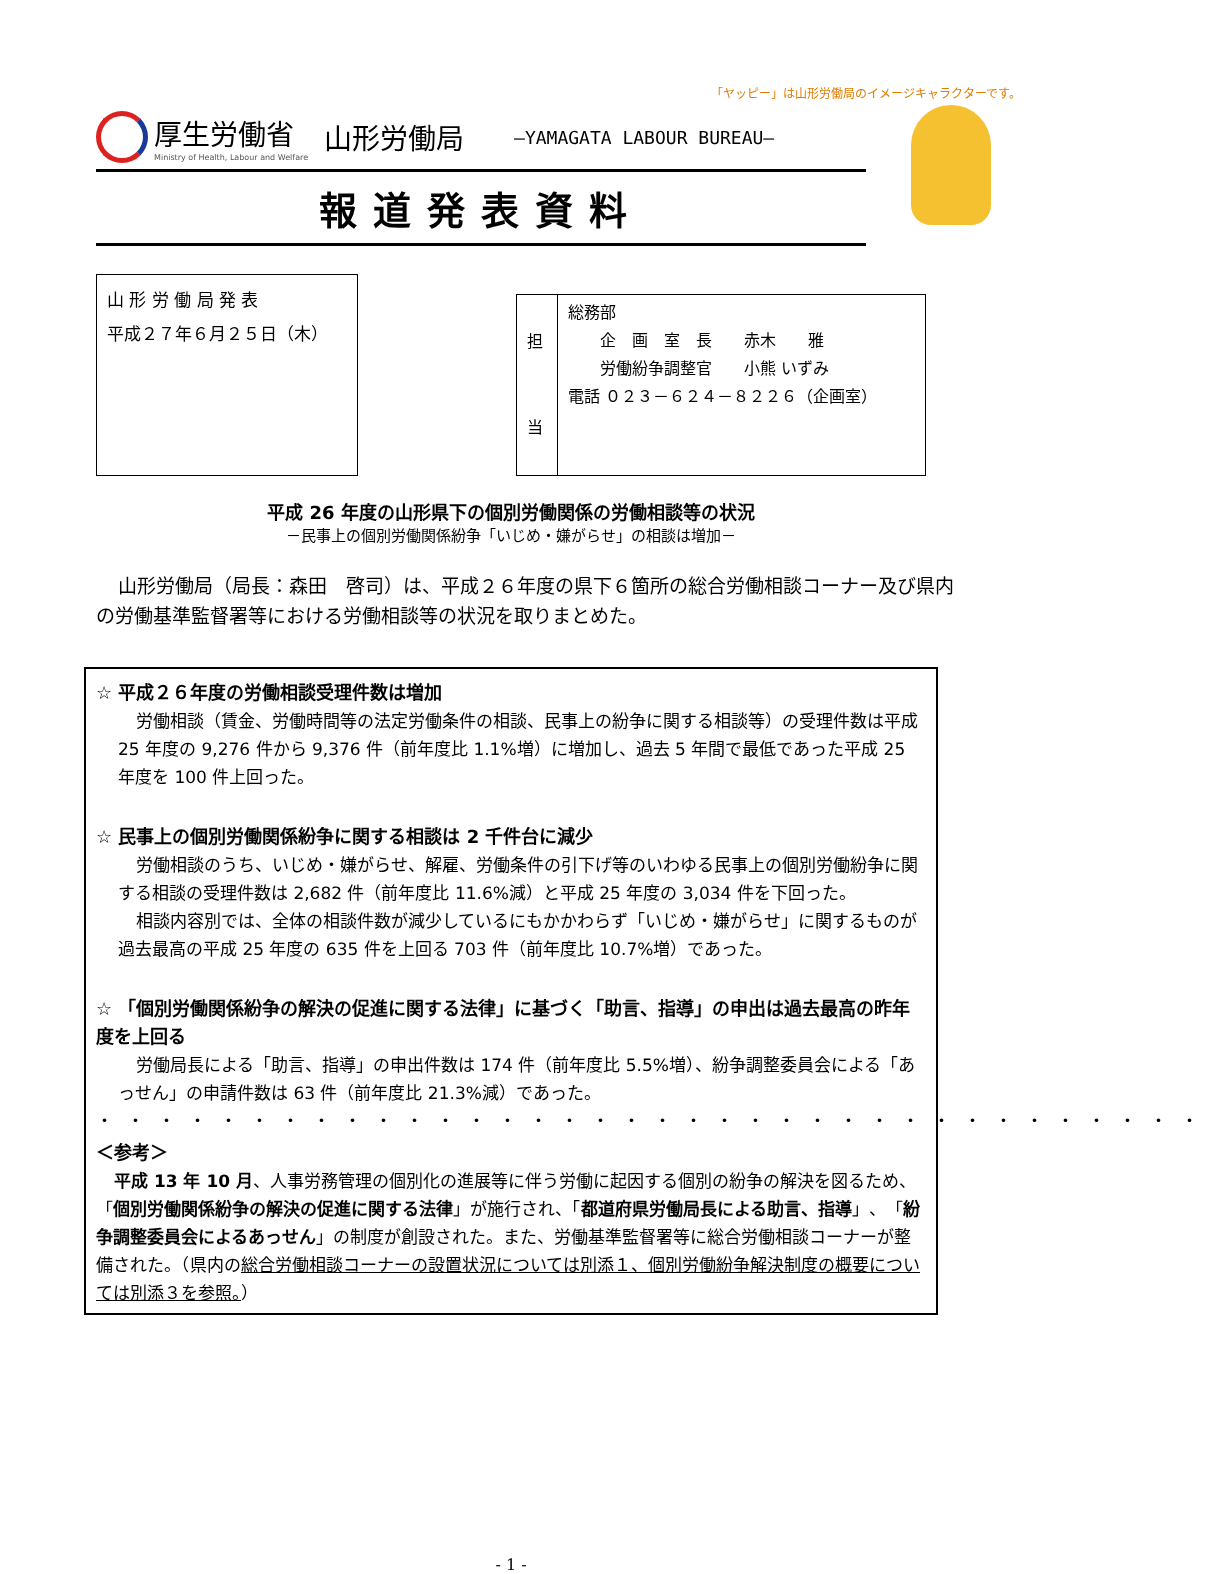「ヤッピー」は山形労働局のイメージキャラクターです。
厚生労働省
Ministry of Health, Labour and Welfare
山形労働局
―YAMAGATA LABOUR BUREAU―
報道発表資料
山 形 労 働 局 発 表
平成２７年６月２５日（木）
| 担 当 | 総務部 企 画 室 長 赤木 雅 労働紛争調整官 小熊 いずみ 電話 ０２３－６２４－８２２６（企画室） |
平成 26 年度の山形県下の個別労働関係の労働相談等の状況
－民事上の個別労働関係紛争「いじめ・嫌がらせ」の相談は増加－
山形労働局（局長：森田　啓司）は、平成２６年度の県下６箇所の総合労働相談コーナー及び県内の労働基準監督署等における労働相談等の状況を取りまとめた。
☆ 平成２６年度の労働相談受理件数は増加
労働相談（賃金、労働時間等の法定労働条件の相談、民事上の紛争に関する相談等）の受理件数は平成 25 年度の 9,276 件から 9,376 件（前年度比 1.1%増）に増加し、過去 5 年間で最低であった平成 25 年度を 100 件上回った。
☆ 民事上の個別労働関係紛争に関する相談は 2 千件台に減少
労働相談のうち、いじめ・嫌がらせ、解雇、労働条件の引下げ等のいわゆる民事上の個別労働紛争に関する相談の受理件数は 2,682 件（前年度比 11.6%減）と平成 25 年度の 3,034 件を下回った。
相談内容別では、全体の相談件数が減少しているにもかかわらず「いじめ・嫌がらせ」に関するものが過去最高の平成 25 年度の 635 件を上回る 703 件（前年度比 10.7%増）であった。
☆ 「個別労働関係紛争の解決の促進に関する法律」に基づく「助言、指導」の申出は過去最高の昨年度を上回る
労働局長による「助言、指導」の申出件数は 174 件（前年度比 5.5%増）、紛争調整委員会による「あっせん」の申請件数は 63 件（前年度比 21.3%減）であった。
・・・・・・・・・・・・・・・・・・・・・・・・・・・・・・・・・・・・
＜参考＞
平成 13 年 10 月、人事労務管理の個別化の進展等に伴う労働に起因する個別の紛争の解決を図るため、「個別労働関係紛争の解決の促進に関する法律」が施行され、「都道府県労働局長による助言、指導」、「紛争調整委員会によるあっせん」の制度が創設された。また、労働基準監督署等に総合労働相談コーナーが整備された。（県内の総合労働相談コーナーの設置状況については別添１、個別労働紛争解決制度の概要については別添３を参照。）
- 1 -